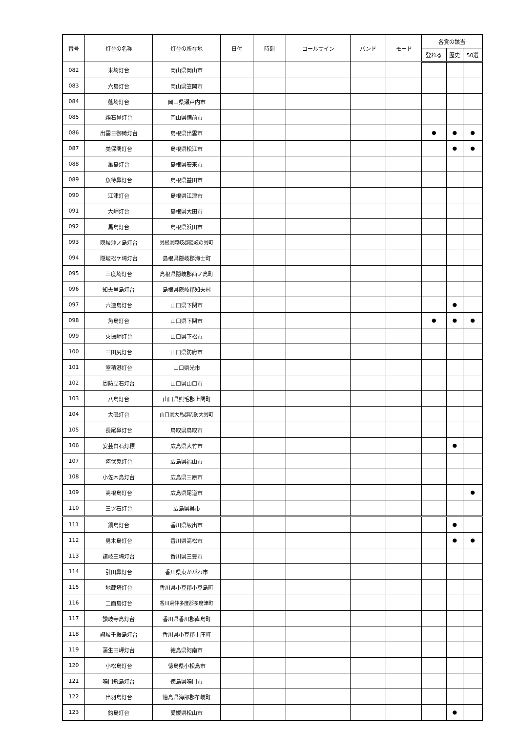| 番号 | 灯台の名称 | 灯台の所在地 | 日付 | 時刻 | コールサイン | バンド | モード | 各賞の該当 | | |
| --- | --- | --- | --- | --- | --- | --- | --- | --- | --- | --- |
| | | | | | | | | 登れる | 歴史 | 50選 |
| 082 | 米埼灯台 | 岡山県岡山市 | | | | | | | | |
| 083 | 六島灯台 | 岡山県笠岡市 | | | | | | | | |
| 084 | 蓬埼灯台 | 岡山県瀬戸内市 | | | | | | | | |
| 085 | 鵜石鼻灯台 | 岡山県備前市 | | | | | | | | |
| 086 | 出雲日御碕灯台 | 島根県出雲市 | | | | | | ● | ● | ● |
| 087 | 美保関灯台 | 島根県松江市 | | | | | | | ● | ● |
| 088 | 亀島灯台 | 島根県安来市 | | | | | | | | |
| 089 | 魚待鼻灯台 | 島根県益田市 | | | | | | | | |
| 090 | 江津灯台 | 島根県江津市 | | | | | | | | |
| 091 | 大岬灯台 | 島根県大田市 | | | | | | | | |
| 092 | 馬島灯台 | 島根県浜田市 | | | | | | | | |
| 093 | 隠岐沖ノ島灯台 | 島根県隠岐郡隠岐の島町 | | | | | | | | |
| 094 | 隠岐松ケ埼灯台 | 島根県隠岐郡海士町 | | | | | | | | |
| 095 | 三度埼灯台 | 島根県隠岐郡西ノ島町 | | | | | | | | |
| 096 | 知夫里島灯台 | 島根県隠岐郡知夫村 | | | | | | | | |
| 097 | 六連島灯台 | 山口県下関市 | | | | | | | ● | |
| 098 | 角島灯台 | 山口県下関市 | | | | | | ● | ● | ● |
| 099 | 火振岬灯台 | 山口県下松市 | | | | | | | | |
| 100 | 三田尻灯台 | 山口県防府市 | | | | | | | | |
| 101 | 室積港灯台 | 山口県光市 | | | | | | | | |
| 102 | 周防立石灯台 | 山口県山口市 | | | | | | | | |
| 103 | 八島灯台 | 山口県熊毛郡上関町 | | | | | | | | |
| 104 | 大磯灯台 | 山口県大島郡周防大島町 | | | | | | | | |
| 105 | 長尾鼻灯台 | 鳥取県鳥取市 | | | | | | | | |
| 106 | 安芸白石灯標 | 広島県大竹市 | | | | | | | ● | |
| 107 | 阿伏兎灯台 | 広島県福山市 | | | | | | | | |
| 108 | 小佐木島灯台 | 広島県三原市 | | | | | | | | |
| 109 | 高根島灯台 | 広島県尾道市 | | | | | | | | ● |
| 110 | 三ツ石灯台 | 広島県呉市 | | | | | | | | |
| 111 | 鍋島灯台 | 香川県坂出市 | | | | | | | ● | |
| 112 | 男木島灯台 | 香川県高松市 | | | | | | | ● | ● |
| 113 | 讃岐三埼灯台 | 香川県三豊市 | | | | | | | | |
| 114 | 引田鼻灯台 | 香川県東かがわ市 | | | | | | | | |
| 115 | 地蔵埼灯台 | 香川県小豆郡小豆島町 | | | | | | | | |
| 116 | 二面島灯台 | 香川県仲多度郡多度津町 | | | | | | | | |
| 117 | 讃岐寺島灯台 | 香川県香川郡直島町 | | | | | | | | |
| 118 | 讃岐千振島灯台 | 香川県小豆郡土庄町 | | | | | | | | |
| 119 | 蒲生田岬灯台 | 徳島県阿南市 | | | | | | | | |
| 120 | 小松島灯台 | 徳島県小松島市 | | | | | | | | |
| 121 | 鳴門飛島灯台 | 徳島県鳴門市 | | | | | | | | |
| 122 | 出羽島灯台 | 徳島県海部郡牟岐町 | | | | | | | | |
| 123 | 釣島灯台 | 愛媛県松山市 | | | | | | | ● | |